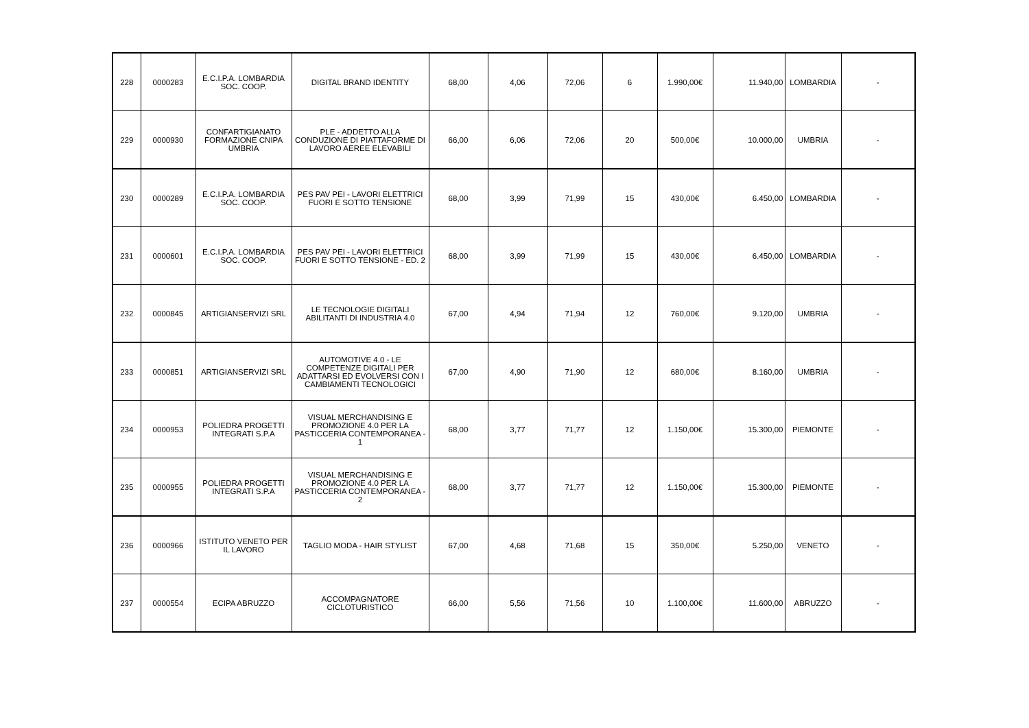| 228 | 0000283 | E.C.I.P.A. LOMBARDIA SOC. COOP. | DIGITAL BRAND IDENTITY | 68,00 | 4,06 | 72,06 | 6 | 1.990,00€ | 11.940,00 | LOMBARDIA | - |
| 229 | 0000930 | CONFARTIGIANATO FORMAZIONE CNIPA UMBRIA | PLE - ADDETTO ALLA CONDUZIONE DI PIATTAFORME DI LAVORO AEREE ELEVABILI | 66,00 | 6,06 | 72,06 | 20 | 500,00€ | 10.000,00 | UMBRIA | - |
| 230 | 0000289 | E.C.I.P.A. LOMBARDIA SOC. COOP. | PES PAV PEI - LAVORI ELETTRICI FUORI E SOTTO TENSIONE | 68,00 | 3,99 | 71,99 | 15 | 430,00€ | 6.450,00 | LOMBARDIA | - |
| 231 | 0000601 | E.C.I.P.A. LOMBARDIA SOC. COOP. | PES PAV PEI - LAVORI ELETTRICI FUORI E SOTTO TENSIONE - ED. 2 | 68,00 | 3,99 | 71,99 | 15 | 430,00€ | 6.450,00 | LOMBARDIA | - |
| 232 | 0000845 | ARTIGIANSERVIZI SRL | LE TECNOLOGIE DIGITALI ABILITANTI DI INDUSTRIA 4.0 | 67,00 | 4,94 | 71,94 | 12 | 760,00€ | 9.120,00 | UMBRIA | - |
| 233 | 0000851 | ARTIGIANSERVIZI SRL | AUTOMOTIVE 4.0 - LE COMPETENZE DIGITALI PER ADATTARSI ED EVOLVERSI CON I CAMBIAMENTI TECNOLOGICI | 67,00 | 4,90 | 71,90 | 12 | 680,00€ | 8.160,00 | UMBRIA | - |
| 234 | 0000953 | POLIEDRA PROGETTI INTEGRATI S.P.A | VISUAL MERCHANDISING E PROMOZIONE 4.0 PER LA PASTICCERIA CONTEMPORANEA - 1 | 68,00 | 3,77 | 71,77 | 12 | 1.150,00€ | 15.300,00 | PIEMONTE | - |
| 235 | 0000955 | POLIEDRA PROGETTI INTEGRATI S.P.A | VISUAL MERCHANDISING E PROMOZIONE 4.0 PER LA PASTICCERIA CONTEMPORANEA - 2 | 68,00 | 3,77 | 71,77 | 12 | 1.150,00€ | 15.300,00 | PIEMONTE | - |
| 236 | 0000966 | ISTITUTO VENETO PER IL LAVORO | TAGLIO MODA - HAIR STYLIST | 67,00 | 4,68 | 71,68 | 15 | 350,00€ | 5.250,00 | VENETO | - |
| 237 | 0000554 | ECIPA ABRUZZO | ACCOMPAGNATORE CICLOTURISTICO | 66,00 | 5,56 | 71,56 | 10 | 1.100,00€ | 11.600,00 | ABRUZZO | - |